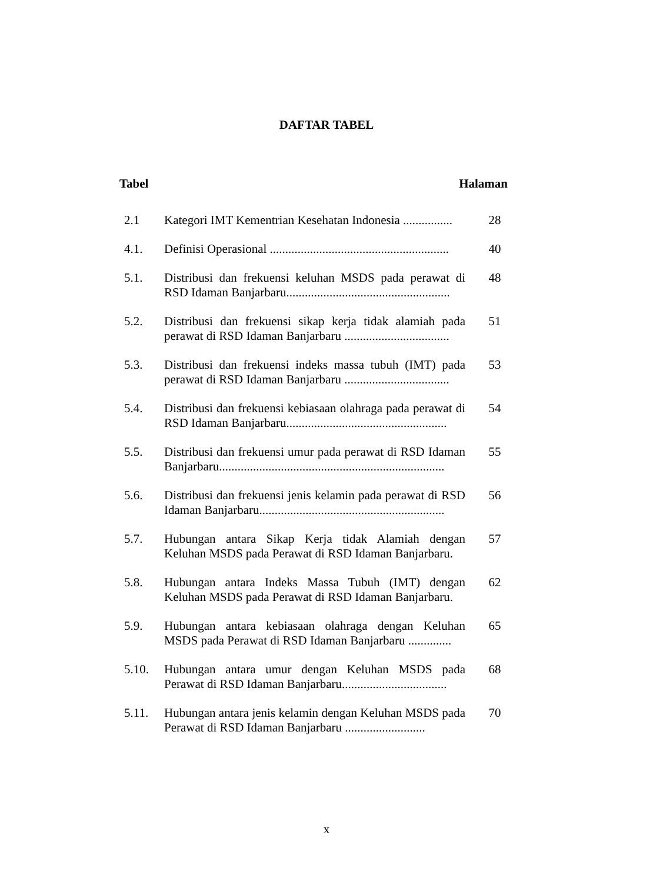DAFTAR TABEL
Tabel Halaman
| 2.1 | Kategori IMT Kementrian Kesehatan Indonesia ................ | 28 |
| 4.1. | Definisi Operasional .......................................................... | 40 |
| 5.1. | Distribusi dan frekuensi keluhan MSDS pada perawat di RSD Idaman Banjarbaru..................................................... | 48 |
| 5.2. | Distribusi dan frekuensi sikap kerja tidak alamiah pada perawat di RSD Idaman Banjarbaru .................................. | 51 |
| 5.3. | Distribusi dan frekuensi indeks massa tubuh (IMT) pada perawat di RSD Idaman Banjarbaru .................................. | 53 |
| 5.4. | Distribusi dan frekuensi kebiasaan olahraga pada perawat di RSD Idaman Banjarbaru.................................................... | 54 |
| 5.5. | Distribusi dan frekuensi umur pada perawat di RSD Idaman Banjarbaru......................................................................... | 55 |
| 5.6. | Distribusi dan frekuensi jenis kelamin pada perawat di RSD Idaman Banjarbaru............................................................ | 56 |
| 5.7. | Hubungan antara Sikap Kerja tidak Alamiah dengan Keluhan MSDS pada Perawat di RSD Idaman Banjarbaru. | 57 |
| 5.8. | Hubungan antara Indeks Massa Tubuh (IMT) dengan Keluhan MSDS pada Perawat di RSD Idaman Banjarbaru. | 62 |
| 5.9. | Hubungan antara kebiasaan olahraga dengan Keluhan MSDS pada Perawat di RSD Idaman Banjarbaru .............. | 65 |
| 5.10. | Hubungan antara umur dengan Keluhan MSDS pada Perawat di RSD Idaman Banjarbaru.................................. | 68 |
| 5.11. | Hubungan antara jenis kelamin dengan Keluhan MSDS pada Perawat di RSD Idaman Banjarbaru .......................... | 70 |
x